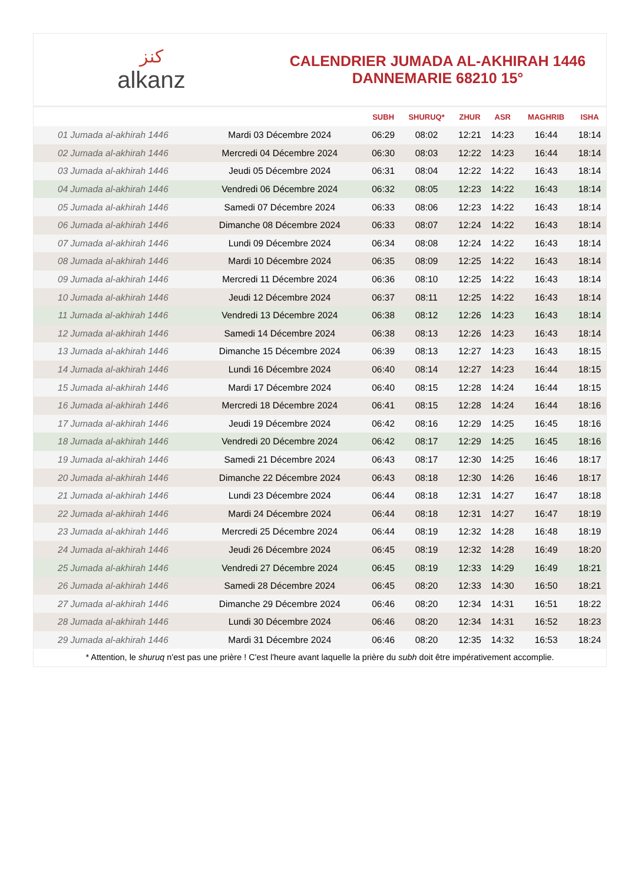ﻛﻨﺰ
alkanz
CALENDRIER JUMADA AL-AKHIRAH 1446
DANNEMARIE 68210 15°
| | | SUBH | SHURUQ* | ZHUR | ASR | MAGHRIB | ISHA |
| --- | --- | --- | --- | --- | --- | --- | --- |
| 01 Jumada al-akhirah 1446 | Mardi 03 Décembre 2024 | 06:29 | 08:02 | 12:21 | 14:23 | 16:44 | 18:14 |
| 02 Jumada al-akhirah 1446 | Mercredi 04 Décembre 2024 | 06:30 | 08:03 | 12:22 | 14:23 | 16:44 | 18:14 |
| 03 Jumada al-akhirah 1446 | Jeudi 05 Décembre 2024 | 06:31 | 08:04 | 12:22 | 14:22 | 16:43 | 18:14 |
| 04 Jumada al-akhirah 1446 | Vendredi 06 Décembre 2024 | 06:32 | 08:05 | 12:23 | 14:22 | 16:43 | 18:14 |
| 05 Jumada al-akhirah 1446 | Samedi 07 Décembre 2024 | 06:33 | 08:06 | 12:23 | 14:22 | 16:43 | 18:14 |
| 06 Jumada al-akhirah 1446 | Dimanche 08 Décembre 2024 | 06:33 | 08:07 | 12:24 | 14:22 | 16:43 | 18:14 |
| 07 Jumada al-akhirah 1446 | Lundi 09 Décembre 2024 | 06:34 | 08:08 | 12:24 | 14:22 | 16:43 | 18:14 |
| 08 Jumada al-akhirah 1446 | Mardi 10 Décembre 2024 | 06:35 | 08:09 | 12:25 | 14:22 | 16:43 | 18:14 |
| 09 Jumada al-akhirah 1446 | Mercredi 11 Décembre 2024 | 06:36 | 08:10 | 12:25 | 14:22 | 16:43 | 18:14 |
| 10 Jumada al-akhirah 1446 | Jeudi 12 Décembre 2024 | 06:37 | 08:11 | 12:25 | 14:22 | 16:43 | 18:14 |
| 11 Jumada al-akhirah 1446 | Vendredi 13 Décembre 2024 | 06:38 | 08:12 | 12:26 | 14:23 | 16:43 | 18:14 |
| 12 Jumada al-akhirah 1446 | Samedi 14 Décembre 2024 | 06:38 | 08:13 | 12:26 | 14:23 | 16:43 | 18:14 |
| 13 Jumada al-akhirah 1446 | Dimanche 15 Décembre 2024 | 06:39 | 08:13 | 12:27 | 14:23 | 16:43 | 18:15 |
| 14 Jumada al-akhirah 1446 | Lundi 16 Décembre 2024 | 06:40 | 08:14 | 12:27 | 14:23 | 16:44 | 18:15 |
| 15 Jumada al-akhirah 1446 | Mardi 17 Décembre 2024 | 06:40 | 08:15 | 12:28 | 14:24 | 16:44 | 18:15 |
| 16 Jumada al-akhirah 1446 | Mercredi 18 Décembre 2024 | 06:41 | 08:15 | 12:28 | 14:24 | 16:44 | 18:16 |
| 17 Jumada al-akhirah 1446 | Jeudi 19 Décembre 2024 | 06:42 | 08:16 | 12:29 | 14:25 | 16:45 | 18:16 |
| 18 Jumada al-akhirah 1446 | Vendredi 20 Décembre 2024 | 06:42 | 08:17 | 12:29 | 14:25 | 16:45 | 18:16 |
| 19 Jumada al-akhirah 1446 | Samedi 21 Décembre 2024 | 06:43 | 08:17 | 12:30 | 14:25 | 16:46 | 18:17 |
| 20 Jumada al-akhirah 1446 | Dimanche 22 Décembre 2024 | 06:43 | 08:18 | 12:30 | 14:26 | 16:46 | 18:17 |
| 21 Jumada al-akhirah 1446 | Lundi 23 Décembre 2024 | 06:44 | 08:18 | 12:31 | 14:27 | 16:47 | 18:18 |
| 22 Jumada al-akhirah 1446 | Mardi 24 Décembre 2024 | 06:44 | 08:18 | 12:31 | 14:27 | 16:47 | 18:19 |
| 23 Jumada al-akhirah 1446 | Mercredi 25 Décembre 2024 | 06:44 | 08:19 | 12:32 | 14:28 | 16:48 | 18:19 |
| 24 Jumada al-akhirah 1446 | Jeudi 26 Décembre 2024 | 06:45 | 08:19 | 12:32 | 14:28 | 16:49 | 18:20 |
| 25 Jumada al-akhirah 1446 | Vendredi 27 Décembre 2024 | 06:45 | 08:19 | 12:33 | 14:29 | 16:49 | 18:21 |
| 26 Jumada al-akhirah 1446 | Samedi 28 Décembre 2024 | 06:45 | 08:20 | 12:33 | 14:30 | 16:50 | 18:21 |
| 27 Jumada al-akhirah 1446 | Dimanche 29 Décembre 2024 | 06:46 | 08:20 | 12:34 | 14:31 | 16:51 | 18:22 |
| 28 Jumada al-akhirah 1446 | Lundi 30 Décembre 2024 | 06:46 | 08:20 | 12:34 | 14:31 | 16:52 | 18:23 |
| 29 Jumada al-akhirah 1446 | Mardi 31 Décembre 2024 | 06:46 | 08:20 | 12:35 | 14:32 | 16:53 | 18:24 |
* Attention, le shuruq n'est pas une prière ! C'est l'heure avant laquelle la prière du subh doit être impérativement accomplie.